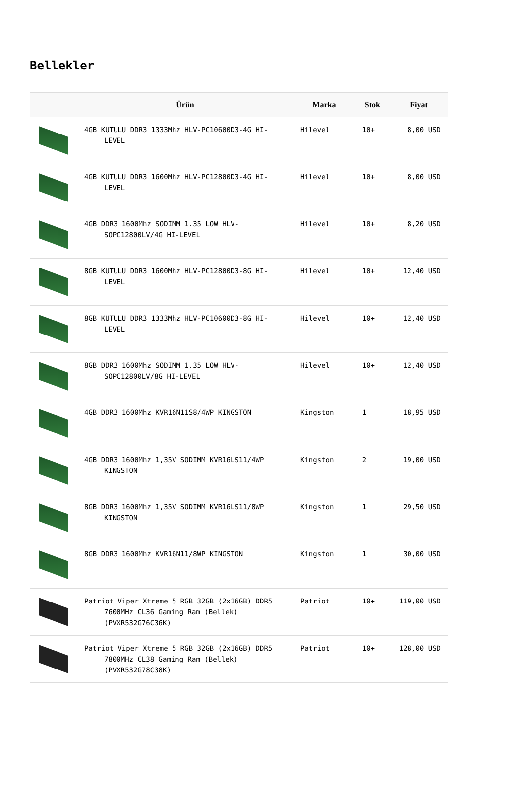Bellekler
| | Ürün | Marka | Stok | Fiyat |
| --- | --- | --- | --- | --- |
| | 4GB KUTULU DDR3 1333Mhz HLV-PC10600D3-4G HI-LEVEL | Hilevel | 10+ | 8,00 USD |
| | 4GB KUTULU DDR3 1600Mhz HLV-PC12800D3-4G HI-LEVEL | Hilevel | 10+ | 8,00 USD |
| | 4GB DDR3 1600Mhz SODIMM 1.35 LOW HLV-SOPC12800LV/4G HI-LEVEL | Hilevel | 10+ | 8,20 USD |
| | 8GB KUTULU DDR3 1600Mhz HLV-PC12800D3-8G HI-LEVEL | Hilevel | 10+ | 12,40 USD |
| | 8GB KUTULU DDR3 1333Mhz HLV-PC10600D3-8G HI-LEVEL | Hilevel | 10+ | 12,40 USD |
| | 8GB DDR3 1600Mhz SODIMM 1.35 LOW HLV-SOPC12800LV/8G HI-LEVEL | Hilevel | 10+ | 12,40 USD |
| | 4GB DDR3 1600Mhz KVR16N11S8/4WP KINGSTON | Kingston | 1 | 18,95 USD |
| | 4GB DDR3 1600Mhz 1,35V SODIMM KVR16LS11/4WP KINGSTON | Kingston | 2 | 19,00 USD |
| | 8GB DDR3 1600Mhz 1,35V SODIMM KVR16LS11/8WP KINGSTON | Kingston | 1 | 29,50 USD |
| | 8GB DDR3 1600Mhz KVR16N11/8WP KINGSTON | Kingston | 1 | 30,00 USD |
| | Patriot Viper Xtreme 5 RGB 32GB (2x16GB) DDR5 7600MHz CL36 Gaming Ram (Bellek) (PVXR532G76C36K) | Patriot | 10+ | 119,00 USD |
| | Patriot Viper Xtreme 5 RGB 32GB (2x16GB) DDR5 7800MHz CL38 Gaming Ram (Bellek) (PVXR532G78C38K) | Patriot | 10+ | 128,00 USD |